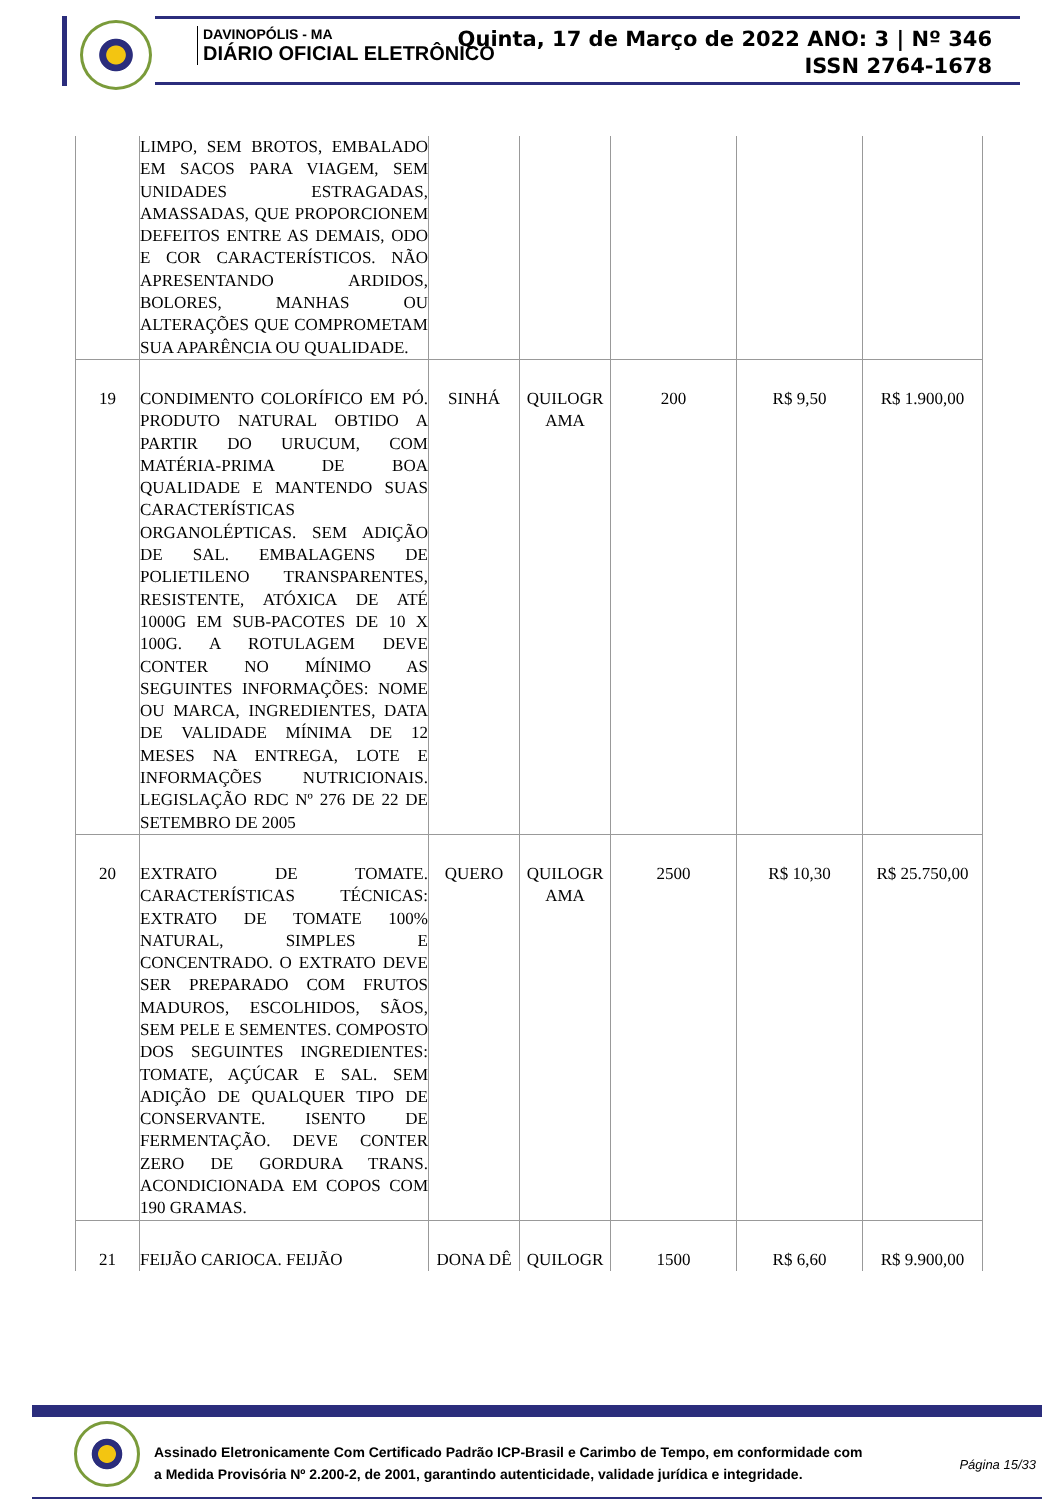DAVINOPÓLIS - MA
DIÁRIO OFICIAL ELETRÔNICO
Quinta, 17 de Março de 2022 ANO: 3 | Nº 346
ISSN 2764-1678
| | LIMPO, SEM BROTOS, EMBALADO EM SACOS PARA VIAGEM, SEM UNIDADES ESTRAGADAS, AMASSADAS, QUE PROPORCIONEM DEFEITOS ENTRE AS DEMAIS, ODO E COR CARACTERÍSTICOS. NÃO APRESENTANDO ARDIDOS, BOLORES, MANHAS OU ALTERAÇÕES QUE COMPROMETAM SUA APARÊNCIA OU QUALIDADE. | | | | | |
| 19 | CONDIMENTO COLORÍFICO EM PÓ. PRODUTO NATURAL OBTIDO A PARTIR DO URUCUM, COM MATÉRIA-PRIMA DE BOA QUALIDADE E MANTENDO SUAS CARACTERÍSTICAS ORGANOLÉPTICAS. SEM ADIÇÃO DE SAL. EMBALAGENS DE POLIETILENO TRANSPARENTES, RESISTENTE, ATÓXICA DE ATÉ 1000G EM SUB-PACOTES DE 10 X 100G. A ROTULAGEM DEVE CONTER NO MÍNIMO AS SEGUINTES INFORMAÇÕES: NOME OU MARCA, INGREDIENTES, DATA DE VALIDADE MÍNIMA DE 12 MESES NA ENTREGA, LOTE E INFORMAÇÕES NUTRICIONAIS. LEGISLAÇÃO RDC Nº 276 DE 22 DE SETEMBRO DE 2005 | SINHÁ | QUILOGR AMA | 200 | R$ 9,50 | R$ 1.900,00 |
| 20 | EXTRATO DE TOMATE. CARACTERÍSTICAS TÉCNICAS: EXTRATO DE TOMATE 100% NATURAL, SIMPLES E CONCENTRADO. O EXTRATO DEVE SER PREPARADO COM FRUTOS MADUROS, ESCOLHIDOS, SÃOS, SEM PELE E SEMENTES. COMPOSTO DOS SEGUINTES INGREDIENTES: TOMATE, AÇÚCAR E SAL. SEM ADIÇÃO DE QUALQUER TIPO DE CONSERVANTE. ISENTO DE FERMENTAÇÃO. DEVE CONTER ZERO DE GORDURA TRANS. ACONDICIONADA EM COPOS COM 190 GRAMAS. | QUERO | QUILOGR AMA | 2500 | R$ 10,30 | R$ 25.750,00 |
| 21 | FEIJÃO CARIOCA. FEIJÃO | DONA DÊ | QUILOGR | 1500 | R$ 6,60 | R$ 9.900,00 |
Assinado Eletronicamente Com Certificado Padrão ICP-Brasil e Carimbo de Tempo, em conformidade com a Medida Provisória Nº 2.200-2, de 2001, garantindo autenticidade, validade jurídica e integridade.
Página 15/33